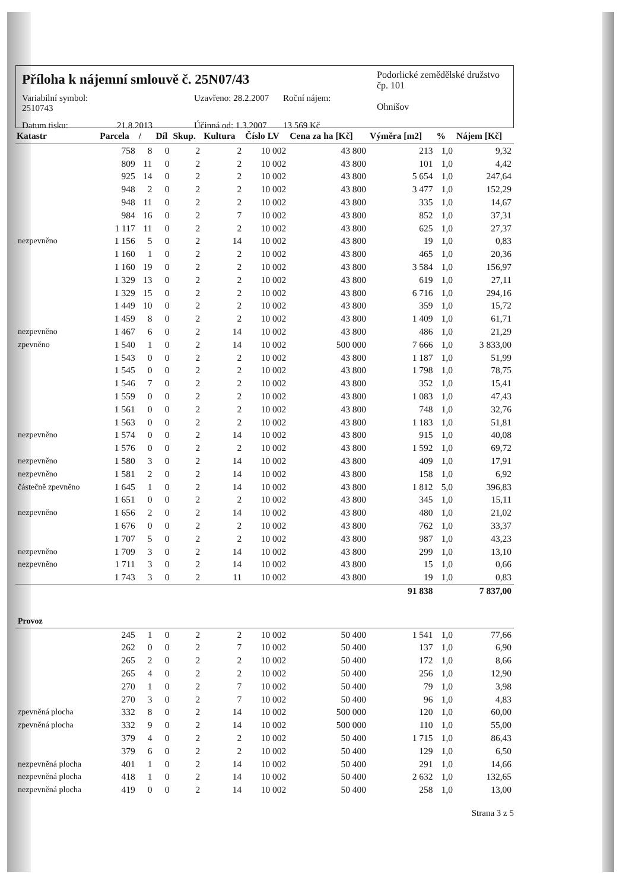Příloha k nájemní smlouvě č. 25N07/43
Variabilní symbol: 2510743 Uzavřeno: 28.2.2007 Roční nájem: Datum tisku: 21.8.2013 Účinná od: 1.3.2007 13 569 Kč
Podorlické zemědělské družstvo
čp. 101
Ohnišov
| Katastr | Parcela | / | Díl | Skup. | Kultura | Číslo LV | Cena za ha [Kč] | Výměra [m2] | % | Nájem [Kč] |
| --- | --- | --- | --- | --- | --- | --- | --- | --- | --- | --- |
| | 758 | 8 | 0 | 2 | 2 | 10 002 | 43 800 | 213 | 1,0 | 9,32 |
| | 809 | 11 | 0 | 2 | 2 | 10 002 | 43 800 | 101 | 1,0 | 4,42 |
| | 925 | 14 | 0 | 2 | 2 | 10 002 | 43 800 | 5 654 | 1,0 | 247,64 |
| | 948 | 2 | 0 | 2 | 2 | 10 002 | 43 800 | 3 477 | 1,0 | 152,29 |
| | 948 | 11 | 0 | 2 | 2 | 10 002 | 43 800 | 335 | 1,0 | 14,67 |
| | 984 | 16 | 0 | 2 | 7 | 10 002 | 43 800 | 852 | 1,0 | 37,31 |
| | 1 117 | 11 | 0 | 2 | 2 | 10 002 | 43 800 | 625 | 1,0 | 27,37 |
| nezpevněno | 1 156 | 5 | 0 | 2 | 14 | 10 002 | 43 800 | 19 | 1,0 | 0,83 |
| | 1 160 | 1 | 0 | 2 | 2 | 10 002 | 43 800 | 465 | 1,0 | 20,36 |
| | 1 160 | 19 | 0 | 2 | 2 | 10 002 | 43 800 | 3 584 | 1,0 | 156,97 |
| | 1 329 | 13 | 0 | 2 | 2 | 10 002 | 43 800 | 619 | 1,0 | 27,11 |
| | 1 329 | 15 | 0 | 2 | 2 | 10 002 | 43 800 | 6 716 | 1,0 | 294,16 |
| | 1 449 | 10 | 0 | 2 | 2 | 10 002 | 43 800 | 359 | 1,0 | 15,72 |
| | 1 459 | 8 | 0 | 2 | 2 | 10 002 | 43 800 | 1 409 | 1,0 | 61,71 |
| nezpevněno | 1 467 | 6 | 0 | 2 | 14 | 10 002 | 43 800 | 486 | 1,0 | 21,29 |
| zpevněno | 1 540 | 1 | 0 | 2 | 14 | 10 002 | 500 000 | 7 666 | 1,0 | 3 833,00 |
| | 1 543 | 0 | 0 | 2 | 2 | 10 002 | 43 800 | 1 187 | 1,0 | 51,99 |
| | 1 545 | 0 | 0 | 2 | 2 | 10 002 | 43 800 | 1 798 | 1,0 | 78,75 |
| | 1 546 | 7 | 0 | 2 | 2 | 10 002 | 43 800 | 352 | 1,0 | 15,41 |
| | 1 559 | 0 | 0 | 2 | 2 | 10 002 | 43 800 | 1 083 | 1,0 | 47,43 |
| | 1 561 | 0 | 0 | 2 | 2 | 10 002 | 43 800 | 748 | 1,0 | 32,76 |
| | 1 563 | 0 | 0 | 2 | 2 | 10 002 | 43 800 | 1 183 | 1,0 | 51,81 |
| nezpevněno | 1 574 | 0 | 0 | 2 | 14 | 10 002 | 43 800 | 915 | 1,0 | 40,08 |
| | 1 576 | 0 | 0 | 2 | 2 | 10 002 | 43 800 | 1 592 | 1,0 | 69,72 |
| nezpevněno | 1 580 | 3 | 0 | 2 | 14 | 10 002 | 43 800 | 409 | 1,0 | 17,91 |
| nezpevněno | 1 581 | 2 | 0 | 2 | 14 | 10 002 | 43 800 | 158 | 1,0 | 6,92 |
| částečně zpevněno | 1 645 | 1 | 0 | 2 | 14 | 10 002 | 43 800 | 1 812 | 5,0 | 396,83 |
| | 1 651 | 0 | 0 | 2 | 2 | 10 002 | 43 800 | 345 | 1,0 | 15,11 |
| nezpevněno | 1 656 | 2 | 0 | 2 | 14 | 10 002 | 43 800 | 480 | 1,0 | 21,02 |
| | 1 676 | 0 | 0 | 2 | 2 | 10 002 | 43 800 | 762 | 1,0 | 33,37 |
| | 1 707 | 5 | 0 | 2 | 2 | 10 002 | 43 800 | 987 | 1,0 | 43,23 |
| nezpevněno | 1 709 | 3 | 0 | 2 | 14 | 10 002 | 43 800 | 299 | 1,0 | 13,10 |
| nezpevněno | 1 711 | 3 | 0 | 2 | 14 | 10 002 | 43 800 | 15 | 1,0 | 0,66 |
| | 1 743 | 3 | 0 | 2 | 11 | 10 002 | 43 800 | 19 | 1,0 | 0,83 |
| | | | | | | | | 91 838 | | 7 837,00 |
| Provoz | | | | | | | | | | |
| | 245 | 1 | 0 | 2 | 2 | 10 002 | 50 400 | 1 541 | 1,0 | 77,66 |
| | 262 | 0 | 0 | 2 | 7 | 10 002 | 50 400 | 137 | 1,0 | 6,90 |
| | 265 | 2 | 0 | 2 | 2 | 10 002 | 50 400 | 172 | 1,0 | 8,66 |
| | 265 | 4 | 0 | 2 | 2 | 10 002 | 50 400 | 256 | 1,0 | 12,90 |
| | 270 | 1 | 0 | 2 | 7 | 10 002 | 50 400 | 79 | 1,0 | 3,98 |
| | 270 | 3 | 0 | 2 | 7 | 10 002 | 50 400 | 96 | 1,0 | 4,83 |
| zpevněná plocha | 332 | 8 | 0 | 2 | 14 | 10 002 | 500 000 | 120 | 1,0 | 60,00 |
| zpevněná plocha | 332 | 9 | 0 | 2 | 14 | 10 002 | 500 000 | 110 | 1,0 | 55,00 |
| | 379 | 4 | 0 | 2 | 2 | 10 002 | 50 400 | 1 715 | 1,0 | 86,43 |
| | 379 | 6 | 0 | 2 | 2 | 10 002 | 50 400 | 129 | 1,0 | 6,50 |
| nezpevněná plocha | 401 | 1 | 0 | 2 | 14 | 10 002 | 50 400 | 291 | 1,0 | 14,66 |
| nezpevněná plocha | 418 | 1 | 0 | 2 | 14 | 10 002 | 50 400 | 2 632 | 1,0 | 132,65 |
| nezpevněná plocha | 419 | 0 | 0 | 2 | 14 | 10 002 | 50 400 | 258 | 1,0 | 13,00 |
Strana 3 z 5